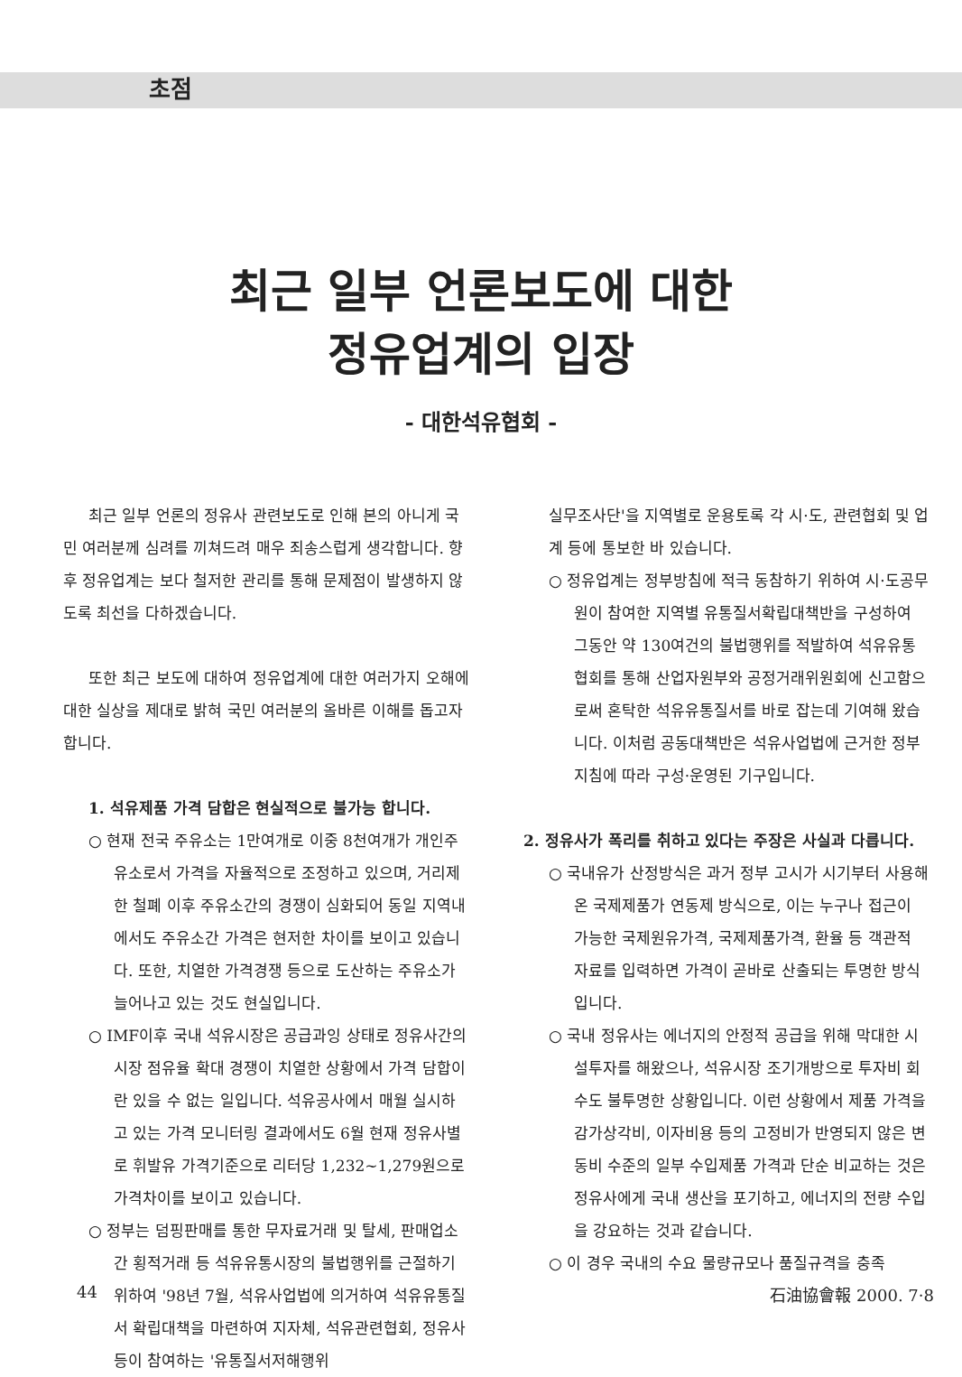초점
최근 일부 언론보도에 대한
정유업계의 입장
- 대한석유협회 -
최근 일부 언론의 정유사 관련보도로 인해 본의 아니게 국민 여러분께 심려를 끼쳐드려 매우 죄송스럽게 생각합니다. 향후 정유업계는 보다 철저한 관리를 통해 문제점이 발생하지 않도록 최선을 다하겠습니다.
또한 최근 보도에 대하여 정유업계에 대한 여러가지 오해에 대한 실상을 제대로 밝혀 국민 여러분의 올바른 이해를 돕고자 합니다.
1. 석유제품 가격 담합은 현실적으로 불가능 합니다.
○ 현재 전국 주유소는 1만여개로 이중 8천여개가 개인주유소로서 가격을 자율적으로 조정하고 있으며, 거리제한 철폐 이후 주유소간의 경쟁이 심화되어 동일 지역내에서도 주유소간 가격은 현저한 차이를 보이고 있습니다. 또한, 치열한 가격경쟁 등으로 도산하는 주유소가 늘어나고 있는 것도 현실입니다.
○ IMF이후 국내 석유시장은 공급과잉 상태로 정유사간의 시장 점유율 확대 경쟁이 치열한 상황에서 가격 담합이란 있을 수 없는 일입니다. 석유공사에서 매월 실시하고 있는 가격 모니터링 결과에서도 6월 현재 정유사별로 휘발유 가격기준으로 리터당 1,232~1,279원으로 가격차이를 보이고 있습니다.
○ 정부는 덤핑판매를 통한 무자료거래 및 탈세, 판매업소간 횡적거래 등 석유유통시장의 불법행위를 근절하기 위하여 '98년 7월, 석유사업법에 의거하여 석유유통질서 확립대책을 마련하여 지자체, 석유관련협회, 정유사 등이 참여하는 '유통질서저해행위
실무조사단'을 지역별로 운용토록 각 시·도, 관련협회 및 업계 등에 통보한 바 있습니다.
○ 정유업계는 정부방침에 적극 동참하기 위하여 시·도공무원이 참여한 지역별 유통질서확립대책반을 구성하여 그동안 약 130여건의 불법행위를 적발하여 석유유통협회를 통해 산업자원부와 공정거래위원회에 신고함으로써 혼탁한 석유유통질서를 바로 잡는데 기여해 왔습니다. 이처럼 공동대책반은 석유사업법에 근거한 정부지침에 따라 구성·운영된 기구입니다.
2. 정유사가 폭리를 취하고 있다는 주장은 사실과 다릅니다.
○ 국내유가 산정방식은 과거 정부 고시가 시기부터 사용해 온 국제제품가 연동제 방식으로, 이는 누구나 접근이 가능한 국제원유가격, 국제제품가격, 환율 등 객관적 자료를 입력하면 가격이 곧바로 산출되는 투명한 방식입니다.
○ 국내 정유사는 에너지의 안정적 공급을 위해 막대한 시설투자를 해왔으나, 석유시장 조기개방으로 투자비 회수도 불투명한 상황입니다. 이런 상황에서 제품 가격을 감가상각비, 이자비용 등의 고정비가 반영되지 않은 변동비 수준의 일부 수입제품 가격과 단순 비교하는 것은 정유사에게 국내 생산을 포기하고, 에너지의 전량 수입을 강요하는 것과 같습니다.
○ 이 경우 국내의 수요 물량규모나 품질규격을 충족
44 石油協會報 2000. 7·8